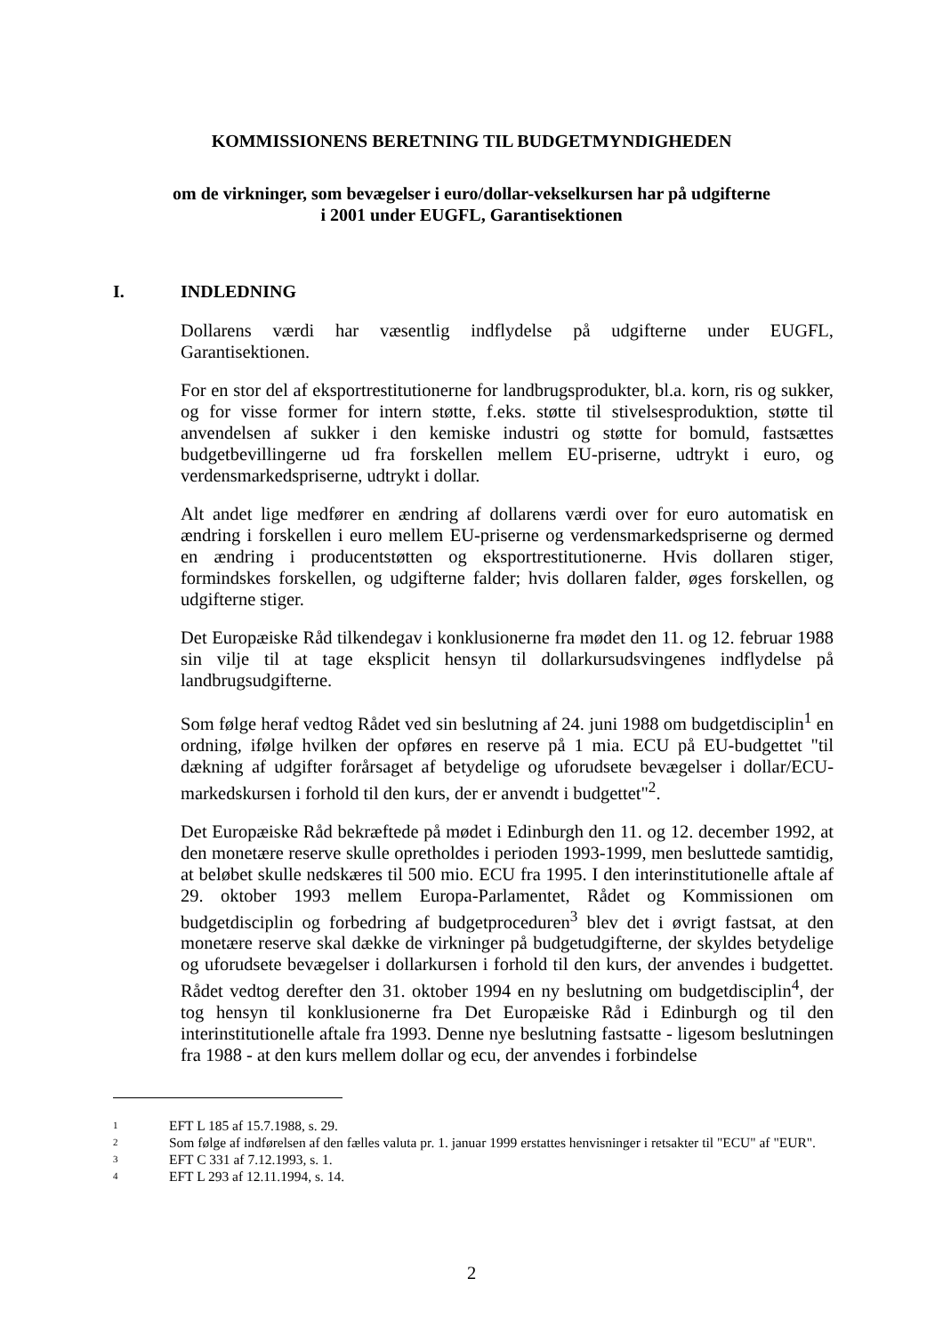KOMMISSIONENS BERETNING TIL BUDGETMYNDIGHEDEN
om de virkninger, som bevægelser i euro/dollar-vekselkursen har på udgifterne
i 2001 under EUGFL, Garantisektionen
I. INDLEDNING
Dollarens værdi har væsentlig indflydelse på udgifterne under EUGFL, Garantisektionen.
For en stor del af eksportrestitutionerne for landbrugsprodukter, bl.a. korn, ris og sukker, og for visse former for intern støtte, f.eks. støtte til stivelsesproduktion, støtte til anvendelsen af sukker i den kemiske industri og støtte for bomuld, fastsættes budgetbevillingerne ud fra forskellen mellem EU-priserne, udtrykt i euro, og verdensmarkedspriserne, udtrykt i dollar.
Alt andet lige medfører en ændring af dollarens værdi over for euro automatisk en ændring i forskellen i euro mellem EU-priserne og verdensmarkedspriserne og dermed en ændring i producentstøtten og eksportrestitutionerne. Hvis dollaren stiger, formindskes forskellen, og udgifterne falder; hvis dollaren falder, øges forskellen, og udgifterne stiger.
Det Europæiske Råd tilkendegav i konklusionerne fra mødet den 11. og 12. februar 1988 sin vilje til at tage eksplicit hensyn til dollarkursudsvingenes indflydelse på landbrugsudgifterne.
Som følge heraf vedtog Rådet ved sin beslutning af 24. juni 1988 om budgetdisciplin<sup>1</sup> en ordning, ifølge hvilken der opføres en reserve på 1 mia. ECU på EU-budgettet "til dækning af udgifter forårsaget af betydelige og uforudsete bevægelser i dollar/ECU-markedskursen i forhold til den kurs, der er anvendt i budgettet"<sup>2</sup>.
Det Europæiske Råd bekræftede på mødet i Edinburgh den 11. og 12. december 1992, at den monetære reserve skulle opretholdes i perioden 1993-1999, men besluttede samtidig, at beløbet skulle nedskæres til 500 mio. ECU fra 1995. I den interinstitutionelle aftale af 29. oktober 1993 mellem Europa-Parlamentet, Rådet og Kommissionen om budgetdisciplin og forbedring af budgetproceduren<sup>3</sup> blev det i øvrigt fastsat, at den monetære reserve skal dække de virkninger på budgetudgifterne, der skyldes betydelige og uforudsete bevægelser i dollarkursen i forhold til den kurs, der anvendes i budgettet. Rådet vedtog derefter den 31. oktober 1994 en ny beslutning om budgetdisciplin<sup>4</sup>, der tog hensyn til konklusionerne fra Det Europæiske Råd i Edinburgh og til den interinstitutionelle aftale fra 1993. Denne nye beslutning fastsatte - ligesom beslutningen fra 1988 - at den kurs mellem dollar og ecu, der anvendes i forbindelse
1 EFT L 185 af 15.7.1988, s. 29.
2 Som følge af indførelsen af den fælles valuta pr. 1. januar 1999 erstattes henvisninger i retsakter til "ECU" af "EUR".
3 EFT C 331 af 7.12.1993, s. 1.
4 EFT L 293 af 12.11.1994, s. 14.
2